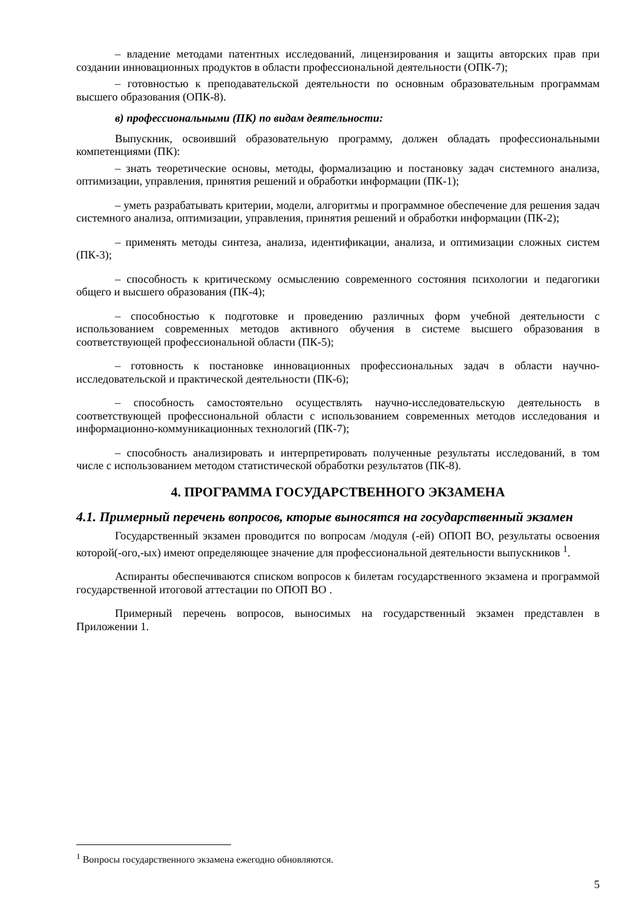– владение методами патентных исследований, лицензирования и защиты авторских прав при создании инновационных продуктов в области профессиональной деятельности (ОПК-7);
– готовностью к преподавательской деятельности по основным образовательным программам высшего образования (ОПК-8).
в) профессиональными (ПК) по видам деятельности:
Выпускник, освоивший образовательную программу, должен обладать профессиональными компетенциями (ПК):
– знать теоретические основы, методы, формализацию и постановку задач системного анализа, оптимизации, управления, принятия решений и обработки информации (ПК-1);
– уметь разрабатывать критерии, модели, алгоритмы и программное обеспечение для решения задач системного анализа, оптимизации, управления, принятия решений и обработки информации (ПК-2);
– применять методы синтеза, анализа, идентификации, анализа, и оптимизации сложных систем (ПК-3);
– способность к критическому осмыслению современного состояния психологии и педагогики общего и высшего образования (ПК-4);
– способностью к подготовке и проведению различных форм учебной деятельности с использованием современных методов активного обучения в системе высшего образования в соответствующей профессиональной области (ПК-5);
– готовность к постановке инновационных профессиональных задач в области научно-исследовательской и практической деятельности (ПК-6);
– способность самостоятельно осуществлять научно-исследовательскую деятельность в соответствующей профессиональной области с использованием современных методов исследования и информационно-коммуникационных технологий (ПК-7);
– способность анализировать и интерпретировать полученные результаты исследований, в том числе с использованием методом статистической обработки результатов (ПК-8).
4. ПРОГРАММА ГОСУДАРСТВЕННОГО ЭКЗАМЕНА
4.1. Примерный перечень вопросов, кторые выносятся на государственный экзамен
Государственный экзамен проводится по вопросам /модуля (-ей) ОПОП ВО, результаты освоения которой(-ого,-ых) имеют определяющее значение для профессиональной деятельности выпускников <sup>1</sup>.
Аспиранты обеспечиваются списком вопросов к билетам государственного экзамена и программой государственной итоговой аттестации по ОПОП ВО .
Примерный перечень вопросов, выносимых на государственный экзамен представлен в Приложении 1.
<sup>1</sup> Вопросы государственного экзамена ежегодно обновляются.
5